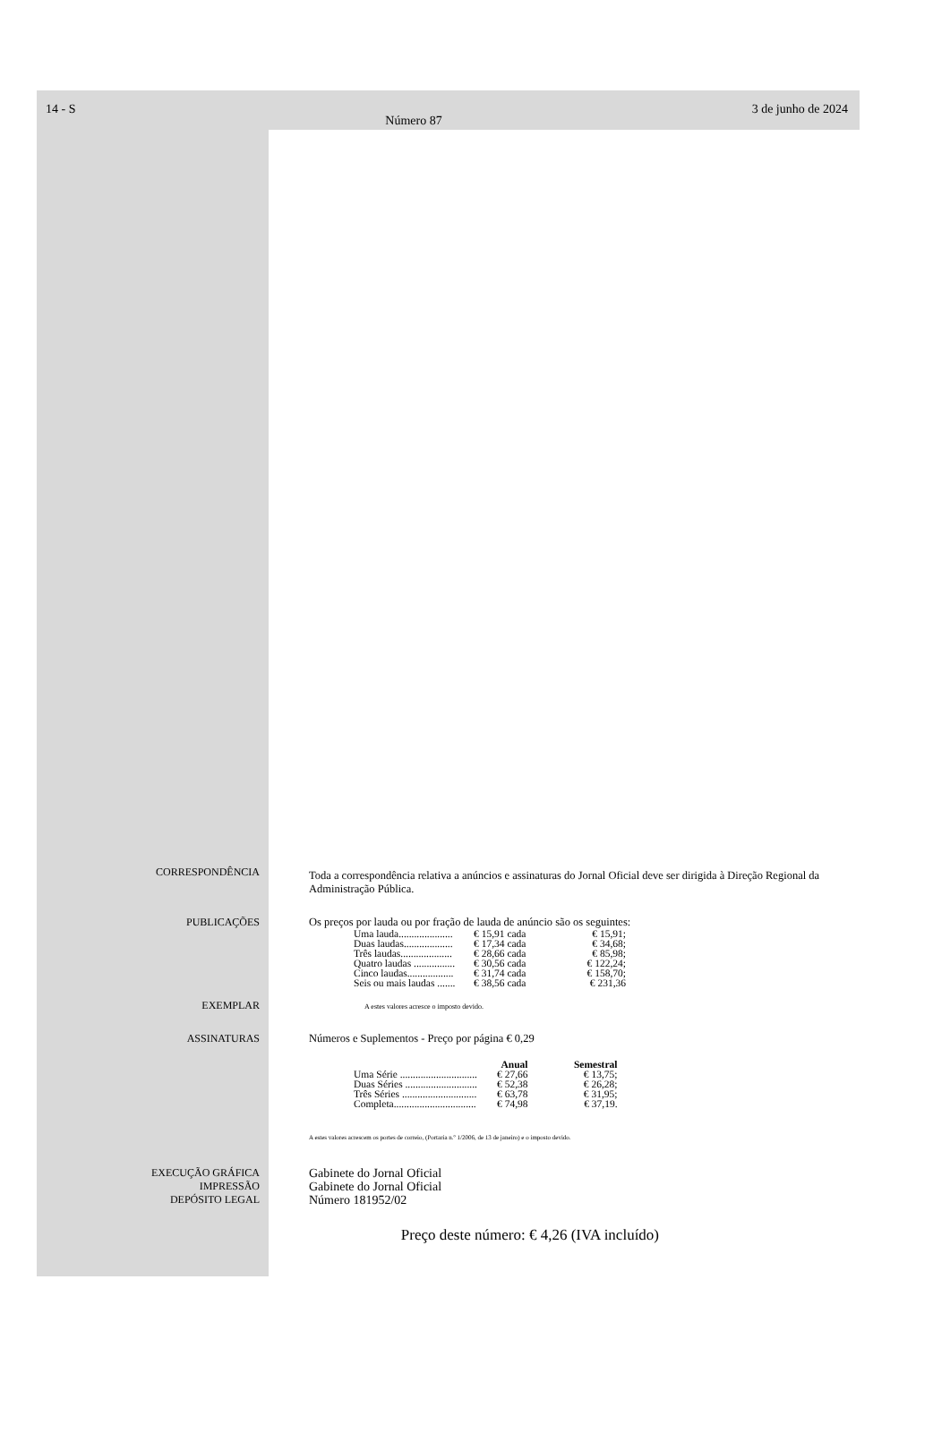14 - S
Número 87
3 de junho de 2024
CORRESPONDÊNCIA
Toda a correspondência relativa a anúncios e assinaturas do Jornal Oficial deve ser dirigida à Direção Regional da Administração Pública.
PUBLICAÇÕES Os preços por lauda ou por fração de lauda de anúncio são os seguintes:
| Uma lauda..................... | € 15,91 cada | € 15,91; |
| Duas laudas................... | € 17,34 cada | € 34,68; |
| Três laudas.................... | € 28,66 cada | € 85,98; |
| Quatro laudas ................ | € 30,56 cada | € 122,24; |
| Cinco laudas.................. | € 31,74 cada | € 158,70; |
| Seis ou mais laudas ....... | € 38,56 cada | € 231,36 |
EXEMPLAR
A estes valores acresce o imposto devido.
ASSINATURAS Números e Suplementos - Preço por página € 0,29
| | Anual | Semestral |
| --- | --- | --- |
| Uma Série .............................. | € 27,66 | € 13,75; |
| Duas Séries ............................ | € 52,38 | € 26,28; |
| Três Séries ............................. | € 63,78 | € 31,95; |
| Completa................................ | € 74,98 | € 37,19. |
A estes valores acrescem os portes de correio, (Portaria n.º 1/2006, de 13 de janeiro) e o imposto devido.
EXECUÇÃO GRÁFICA
IMPRESSÃO
DEPÓSITO LEGAL
Gabinete do Jornal Oficial
Gabinete do Jornal Oficial
Número 181952/02
Preço deste número: € 4,26 (IVA incluído)